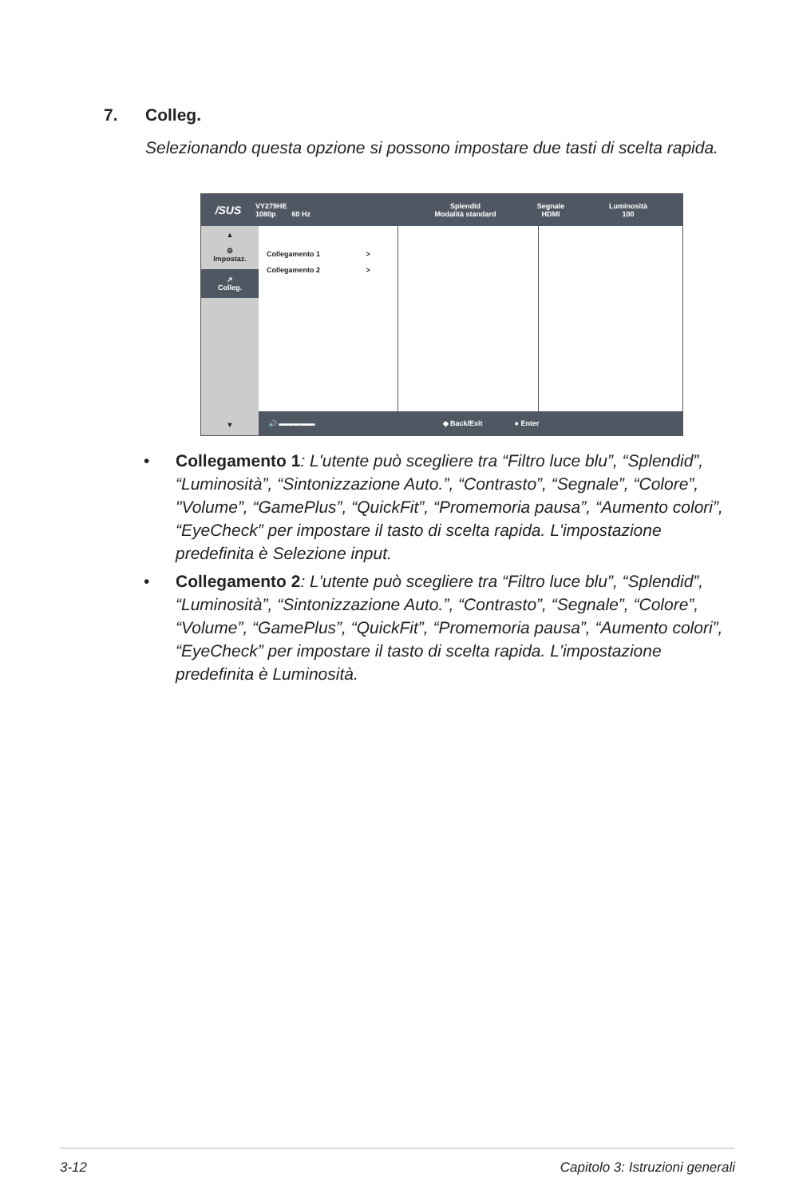7. Colleg.
Selezionando questa opzione si possono impostare due tasti di scelta rapida.
/SUS
VY279HE
1080p 60 Hz
Splendid
Modalità standard
Segnale
HDMI
Luminosità
100
▲
⚙
Impostaz.
↗
Colleg.
▼
Collegamento 1 >
Collegamento 2 >
🔊 ▬▬▬▬▬ ◆ Back/Exit ● Enter
• Collegamento 1: L'utente può scegliere tra “Filtro luce blu”, “Splendid”, “Luminosità”, “Sintonizzazione Auto.”, “Contrasto”, “Segnale”, “Colore”, "Volume”, “GamePlus”, “QuickFit”, “Promemoria pausa”, “Aumento colori”, “EyeCheck” per impostare il tasto di scelta rapida. L'impostazione predefinita è Selezione input.
• Collegamento 2: L'utente può scegliere tra “Filtro luce blu”, “Splendid”, “Luminosità”, “Sintonizzazione Auto.”, “Contrasto”, “Segnale”, “Colore”, “Volume”, “GamePlus”, “QuickFit”, “Promemoria pausa”, “Aumento colori”, “EyeCheck” per impostare il tasto di scelta rapida. L'impostazione predefinita è Luminosità.
3-12
Capitolo 3: Istruzioni generali